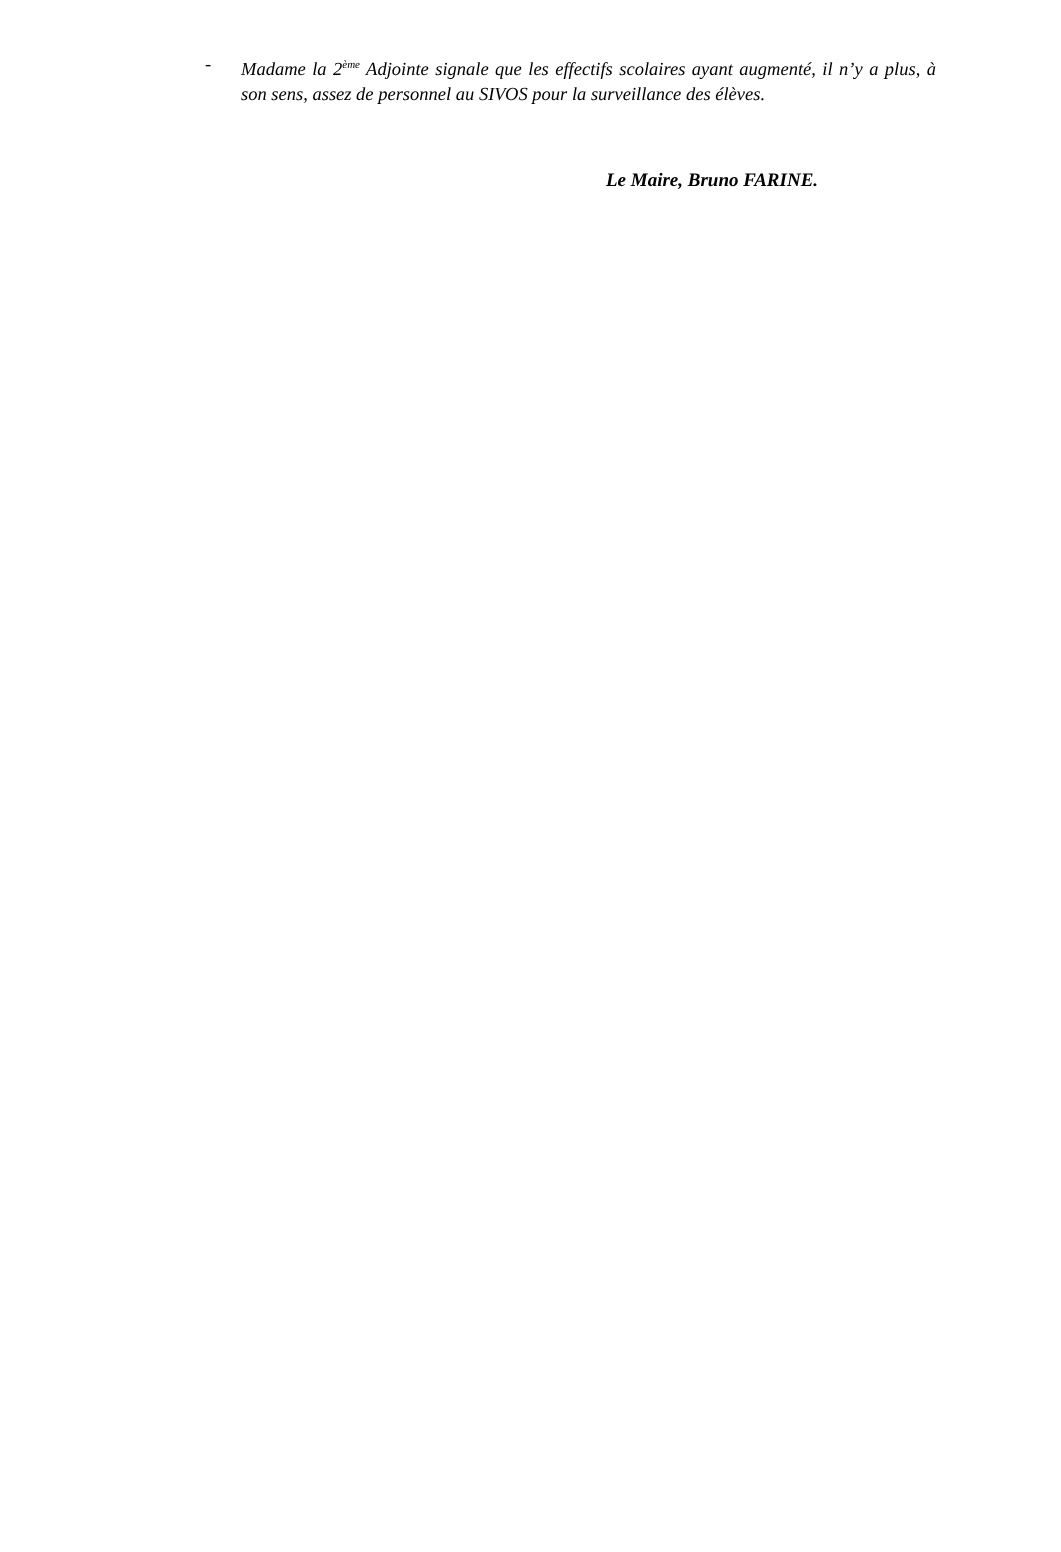- Madame la 2<sup>ème</sup> Adjointe signale que les effectifs scolaires ayant augmenté, il n’y a plus, à son sens, assez de personnel au SIVOS pour la surveillance des élèves.
Le Maire, Bruno FARINE.